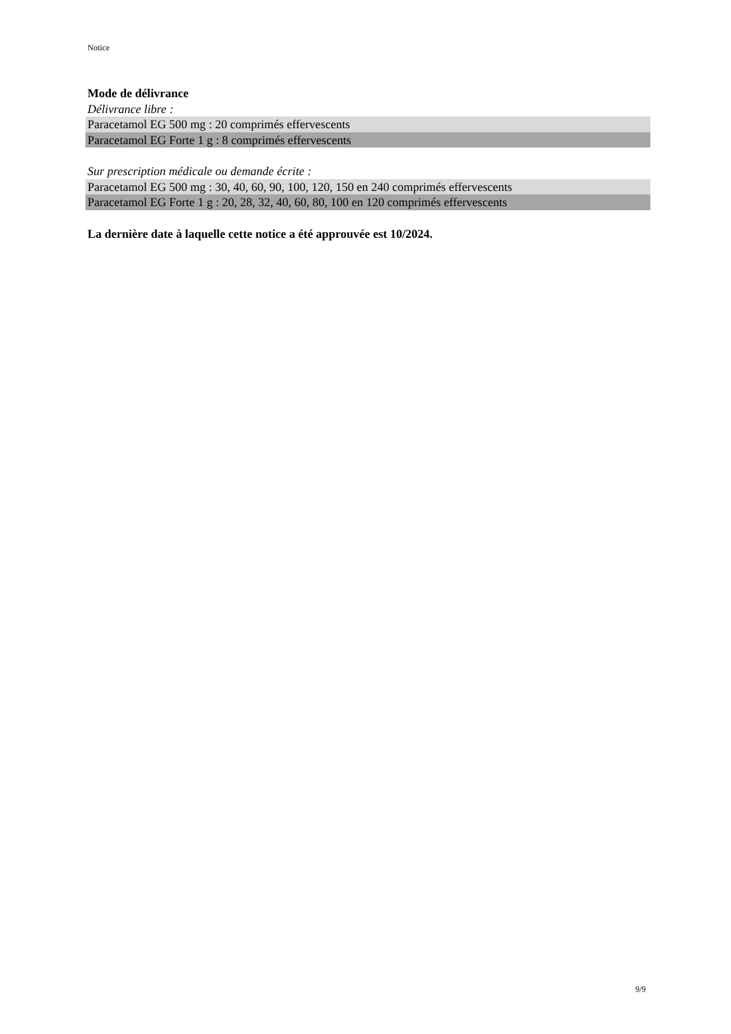Notice
Mode de délivrance
Délivrance libre :
Paracetamol EG 500 mg : 20 comprimés effervescents
Paracetamol EG Forte 1 g : 8 comprimés effervescents
Sur prescription médicale ou demande écrite :
Paracetamol EG 500 mg : 30, 40, 60, 90, 100, 120, 150 en 240 comprimés effervescents
Paracetamol EG Forte 1 g : 20, 28, 32, 40, 60, 80, 100 en 120 comprimés effervescents
La dernière date à laquelle cette notice a été approuvée est 10/2024.
9/9